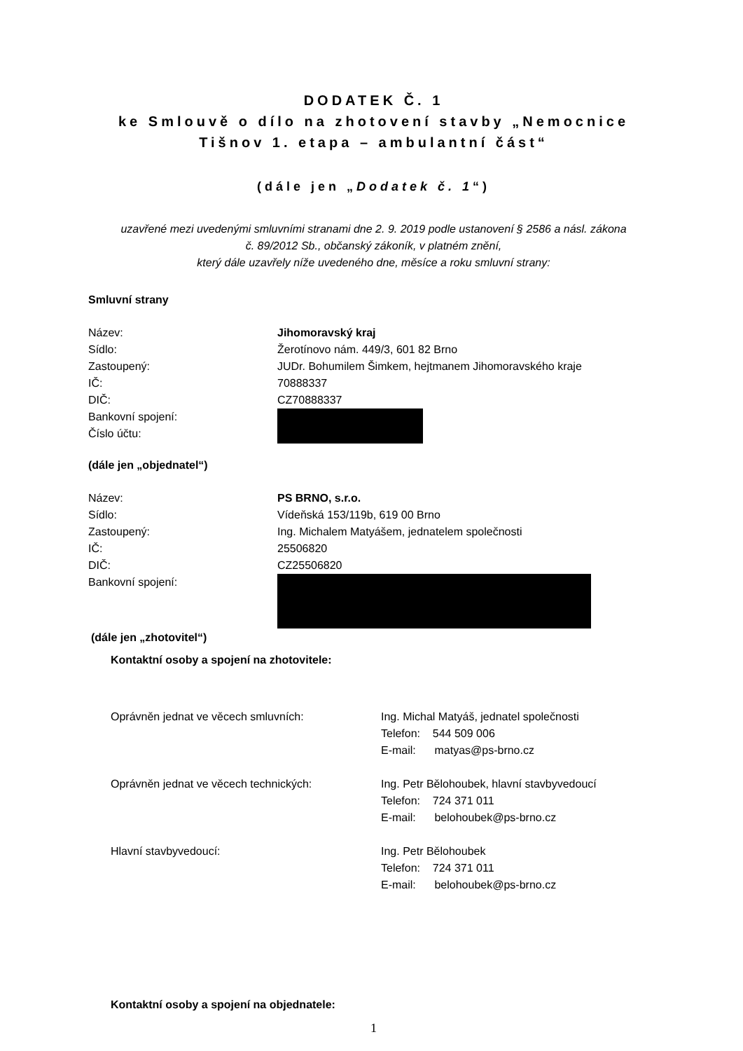DODATEK Č. 1
ke Smlouvě o dílo na zhotovení stavby „Nemocnice Tišnov 1. etapa – ambulantní část“
(dále jen „Dodatek č. 1“)
uzavřené mezi uvedenými smluvními stranami dne 2. 9. 2019 podle ustanovení § 2586 a násl. zákona
č. 89/2012 Sb., občanský zákoník, v platném znění,
který dále uzavřely níže uvedeného dne, měsíce a roku smluvní strany:
Smluvní strany
| Název: | Jihomoravský kraj |
| Sídlo: | Žerotínovo nám. 449/3, 601 82 Brno |
| Zastoupený: | JUDr. Bohumilem Šimkem, hejtmanem Jihomoravského kraje |
| IČ: | 70888337 |
| DIČ: | CZ70888337 |
| Bankovní spojení: Číslo účtu: | |
(dále jen „objednatel“)
| Název: | PS BRNO, s.r.o. |
| Sídlo: | Vídeňská 153/119b, 619 00 Brno |
| Zastoupený: | Ing. Michalem Matyášem, jednatelem společnosti |
| IČ: | 25506820 |
| DIČ: | CZ25506820 |
| Bankovní spojení: | |
(dále jen „zhotovitel“)
Kontaktní osoby a spojení na zhotovitele:
| Oprávněn jednat ve věcech smluvních: | Ing. Michal Matyáš, jednatel společnosti Telefon: 544 509 006 E-mail: matyas@ps-brno.cz |
| Oprávněn jednat ve věcech technických: | Ing. Petr Bělohoubek, hlavní stavbyvedoucí Telefon: 724 371 011 E-mail: belohoubek@ps-brno.cz |
| Hlavní stavbyvedoucí: | Ing. Petr Bělohoubek Telefon: 724 371 011 E-mail: belohoubek@ps-brno.cz |
Kontaktní osoby a spojení na objednatele:
1